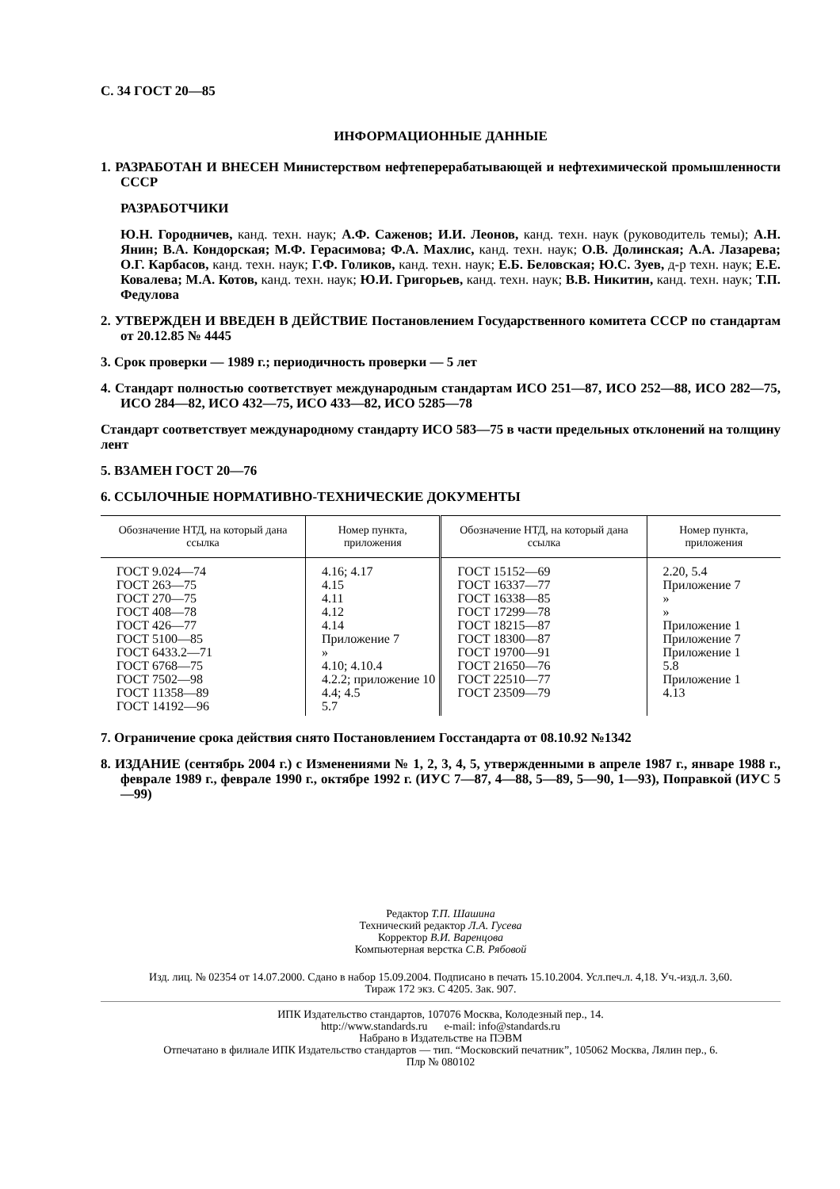С. 34 ГОСТ 20—85
ИНФОРМАЦИОННЫЕ ДАННЫЕ
1. РАЗРАБОТАН И ВНЕСЕН Министерством нефтеперерабатывающей и нефтехимической промышленности СССР
РАЗРАБОТЧИКИ
Ю.Н. Городничев, канд. техн. наук; А.Ф. Саженов; И.И. Леонов, канд. техн. наук (руководитель темы); А.Н. Янин; В.А. Кондорская; М.Ф. Герасимова; Ф.А. Махлис, канд. техн. наук; О.В. Долинская; А.А. Лазарева; О.Г. Карбасов, канд. техн. наук; Г.Ф. Голиков, канд. техн. наук; Е.Б. Беловская; Ю.С. Зуев, д-р техн. наук; Е.Е. Ковалева; М.А. Котов, канд. техн. наук; Ю.И. Григорьев, канд. техн. наук; В.В. Никитин, канд. техн. наук; Т.П. Федулова
2. УТВЕРЖДЕН И ВВЕДЕН В ДЕЙСТВИЕ Постановлением Государственного комитета СССР по стандартам от 20.12.85 № 4445
3. Срок проверки — 1989 г.; периодичность проверки — 5 лет
4. Стандарт полностью соответствует международным стандартам ИСО 251—87, ИСО 252—88, ИСО 282—75, ИСО 284—82, ИСО 432—75, ИСО 433—82, ИСО 5285—78
Стандарт соответствует международному стандарту ИСО 583—75 в части предельных отклонений на толщину лент
5. ВЗАМЕН ГОСТ 20—76
6. ССЫЛОЧНЫЕ НОРМАТИВНО-ТЕХНИЧЕСКИЕ ДОКУМЕНТЫ
| Обозначение НТД, на который дана ссылка | Номер пункта, приложения | Обозначение НТД, на который дана ссылка | Номер пункта, приложения |
| --- | --- | --- | --- |
| ГОСТ 9.024—74 ГОСТ 263—75 ГОСТ 270—75 ГОСТ 408—78 ГОСТ 426—77 ГОСТ 5100—85 ГОСТ 6433.2—71 ГОСТ 6768—75 ГОСТ 7502—98 ГОСТ 11358—89 ГОСТ 14192—96 | 4.16; 4.17 4.15 4.11 4.12 4.14 Приложение 7 » 4.10; 4.10.4 4.2.2; приложение 10 4.4; 4.5 5.7 | ГОСТ 15152—69 ГОСТ 16337—77 ГОСТ 16338—85 ГОСТ 17299—78 ГОСТ 18215—87 ГОСТ 18300—87 ГОСТ 19700—91 ГОСТ 21650—76 ГОСТ 22510—77 ГОСТ 23509—79 | 2.20, 5.4 Приложение 7 » » Приложение 1 Приложение 7 Приложение 1 5.8 Приложение 1 4.13 |
7. Ограничение срока действия снято Постановлением Госстандарта от 08.10.92 №1342
8. ИЗДАНИЕ (сентябрь 2004 г.) с Изменениями № 1, 2, 3, 4, 5, утвержденными в апреле 1987 г., январе 1988 г., феврале 1989 г., феврале 1990 г., октябре 1992 г. (ИУС 7—87, 4—88, 5—89, 5—90, 1—93), Поправкой (ИУС 5—99)
Редактор Т.П. Шашина
Технический редактор Л.А. Гусева
Корректор В.И. Варенцова
Компьютерная верстка С.В. Рябовой
Изд. лиц. № 02354 от 14.07.2000. Сдано в набор 15.09.2004. Подписано в печать 15.10.2004. Усл.печ.л. 4,18. Уч.-изд.л. 3,60.
Тираж 172 экз. С 4205. Зак. 907.
ИПК Издательство стандартов, 107076 Москва, Колодезный пер., 14.
http://www.standards.ru e-mail: info@standards.ru
Набрано в Издательстве на ПЭВМ
Отпечатано в филиале ИПК Издательство стандартов — тип. “Московский печатник”, 105062 Москва, Лялин пер., 6.
Плр № 080102